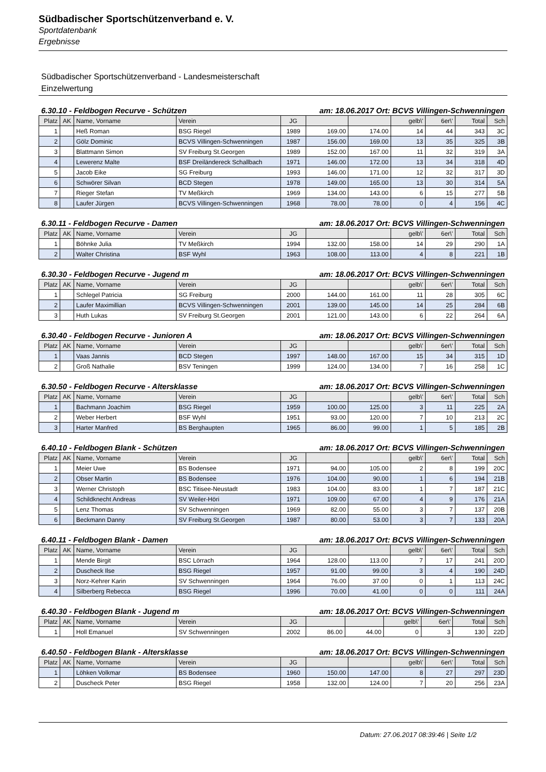Südbadischer Sportschützenverband e. V.
Sportdatenbank
Ergebnisse
Südbadischer Sportschützenverband - Landesmeisterschaft
Einzelwertung
6.30.10 - Feldbogen Recurve - Schützen am: 18.06.2017 Ort: BCVS Villingen-Schwenningen
| Platz | AK | Name, Vorname | Verein | JG | | | gelb\' | 6er\' | Total | Sch |
| --- | --- | --- | --- | --- | --- | --- | --- | --- | --- | --- |
| 1 | | Heß Roman | BSG Riegel | 1989 | 169.00 | 174.00 | 14 | 44 | 343 | 3C |
| 2 | | Gölz Dominic | BCVS Villingen-Schwenningen | 1987 | 156.00 | 169.00 | 13 | 35 | 325 | 3B |
| 3 | | Blattmann Simon | SV Freiburg St.Georgen | 1989 | 152.00 | 167.00 | 11 | 32 | 319 | 3A |
| 4 | | Lewerenz Malte | BSF Dreiländereck Schallbach | 1971 | 146.00 | 172.00 | 13 | 34 | 318 | 4D |
| 5 | | Jacob Eike | SG Freiburg | 1993 | 146.00 | 171.00 | 12 | 32 | 317 | 3D |
| 6 | | Schwörer Silvan | BCD Stegen | 1978 | 149.00 | 165.00 | 13 | 30 | 314 | 5A |
| 7 | | Rieger Stefan | TV Meßkirch | 1969 | 134.00 | 143.00 | 6 | 15 | 277 | 5B |
| 8 | | Laufer Jürgen | BCVS Villingen-Schwenningen | 1968 | 78.00 | 78.00 | 0 | 4 | 156 | 4C |
6.30.11 - Feldbogen Recurve - Damen am: 18.06.2017 Ort: BCVS Villingen-Schwenningen
| Platz | AK | Name, Vorname | Verein | JG | | | gelb\' | 6er\' | Total | Sch |
| --- | --- | --- | --- | --- | --- | --- | --- | --- | --- | --- |
| 1 | | Böhnke Julia | TV Meßkirch | 1994 | 132.00 | 158.00 | 14 | 29 | 290 | 1A |
| 2 | | Walter Christina | BSF Wyhl | 1963 | 108.00 | 113.00 | 4 | 8 | 221 | 1B |
6.30.30 - Feldbogen Recurve - Jugend m am: 18.06.2017 Ort: BCVS Villingen-Schwenningen
| Platz | AK | Name, Vorname | Verein | JG | | | gelb\' | 6er\' | Total | Sch |
| --- | --- | --- | --- | --- | --- | --- | --- | --- | --- | --- |
| 1 | | Schlegel Patricia | SG Freiburg | 2000 | 144.00 | 161.00 | 11 | 28 | 305 | 6C |
| 2 | | Laufer Maximillian | BCVS Villingen-Schwenningen | 2001 | 139.00 | 145.00 | 14 | 25 | 284 | 6B |
| 3 | | Huth Lukas | SV Freiburg St.Georgen | 2001 | 121.00 | 143.00 | 6 | 22 | 264 | 6A |
6.30.40 - Feldbogen Recurve - Junioren A am: 18.06.2017 Ort: BCVS Villingen-Schwenningen
| Platz | AK | Name, Vorname | Verein | JG | | | gelb\' | 6er\' | Total | Sch |
| --- | --- | --- | --- | --- | --- | --- | --- | --- | --- | --- |
| 1 | | Vaas Jannis | BCD Stegen | 1997 | 148.00 | 167.00 | 15 | 34 | 315 | 1D |
| 2 | | Groß Nathalie | BSV Teningen | 1999 | 124.00 | 134.00 | 7 | 16 | 258 | 1C |
6.30.50 - Feldbogen Recurve - Altersklasse am: 18.06.2017 Ort: BCVS Villingen-Schwenningen
| Platz | AK | Name, Vorname | Verein | JG | | | gelb\' | 6er\' | Total | Sch |
| --- | --- | --- | --- | --- | --- | --- | --- | --- | --- | --- |
| 1 | | Bachmann Joachim | BSG Riegel | 1959 | 100.00 | 125.00 | 3 | 11 | 225 | 2A |
| 2 | | Weber Herbert | BSF Wyhl | 1951 | 93.00 | 120.00 | 7 | 10 | 213 | 2C |
| 3 | | Harter Manfred | BS Berghaupten | 1965 | 86.00 | 99.00 | 1 | 5 | 185 | 2B |
6.40.10 - Feldbogen Blank - Schützen am: 18.06.2017 Ort: BCVS Villingen-Schwenningen
| Platz | AK | Name, Vorname | Verein | JG | | | gelb\' | 6er\' | Total | Sch |
| --- | --- | --- | --- | --- | --- | --- | --- | --- | --- | --- |
| 1 | | Meier Uwe | BS Bodensee | 1971 | 94.00 | 105.00 | 2 | 8 | 199 | 20C |
| 2 | | Obser Martin | BS Bodensee | 1976 | 104.00 | 90.00 | 1 | 6 | 194 | 21B |
| 3 | | Werner Christoph | BSC Titisee-Neustadt | 1983 | 104.00 | 83.00 | 1 | 7 | 187 | 21C |
| 4 | | Schildknecht Andreas | SV Weiler-Höri | 1971 | 109.00 | 67.00 | 4 | 9 | 176 | 21A |
| 5 | | Lenz Thomas | SV Schwenningen | 1969 | 82.00 | 55.00 | 3 | 7 | 137 | 20B |
| 6 | | Beckmann Danny | SV Freiburg St.Georgen | 1987 | 80.00 | 53.00 | 3 | 7 | 133 | 20A |
6.40.11 - Feldbogen Blank - Damen am: 18.06.2017 Ort: BCVS Villingen-Schwenningen
| Platz | AK | Name, Vorname | Verein | JG | | | gelb\' | 6er\' | Total | Sch |
| --- | --- | --- | --- | --- | --- | --- | --- | --- | --- | --- |
| 1 | | Mende Birgit | BSC Lörrach | 1964 | 128.00 | 113.00 | 7 | 17 | 241 | 20D |
| 2 | | Duscheck Ilse | BSG Riegel | 1957 | 91.00 | 99.00 | 3 | 4 | 190 | 24D |
| 3 | | Norz-Kehrer Karin | SV Schwenningen | 1964 | 76.00 | 37.00 | 0 | 1 | 113 | 24C |
| 4 | | Silberberg Rebecca | BSG Riegel | 1996 | 70.00 | 41.00 | 0 | 0 | 111 | 24A |
6.40.30 - Feldbogen Blank - Jugend m am: 18.06.2017 Ort: BCVS Villingen-Schwenningen
| Platz | AK | Name, Vorname | Verein | JG | | | gelb\' | 6er\' | Total | Sch |
| --- | --- | --- | --- | --- | --- | --- | --- | --- | --- | --- |
| 1 | | Holl Emanuel | SV Schwenningen | 2002 | 86.00 | 44.00 | 0 | 3 | 130 | 22D |
6.40.50 - Feldbogen Blank - Altersklasse am: 18.06.2017 Ort: BCVS Villingen-Schwenningen
| Platz | AK | Name, Vorname | Verein | JG | | | gelb\' | 6er\' | Total | Sch |
| --- | --- | --- | --- | --- | --- | --- | --- | --- | --- | --- |
| 1 | | Löhken Volkmar | BS Bodensee | 1960 | 150.00 | 147.00 | 8 | 27 | 297 | 23D |
| 2 | | Duscheck Peter | BSG Riegel | 1958 | 132.00 | 124.00 | 7 | 20 | 256 | 23A |
Datum: 27.06.2017 08:39:46 | Seite 1/2